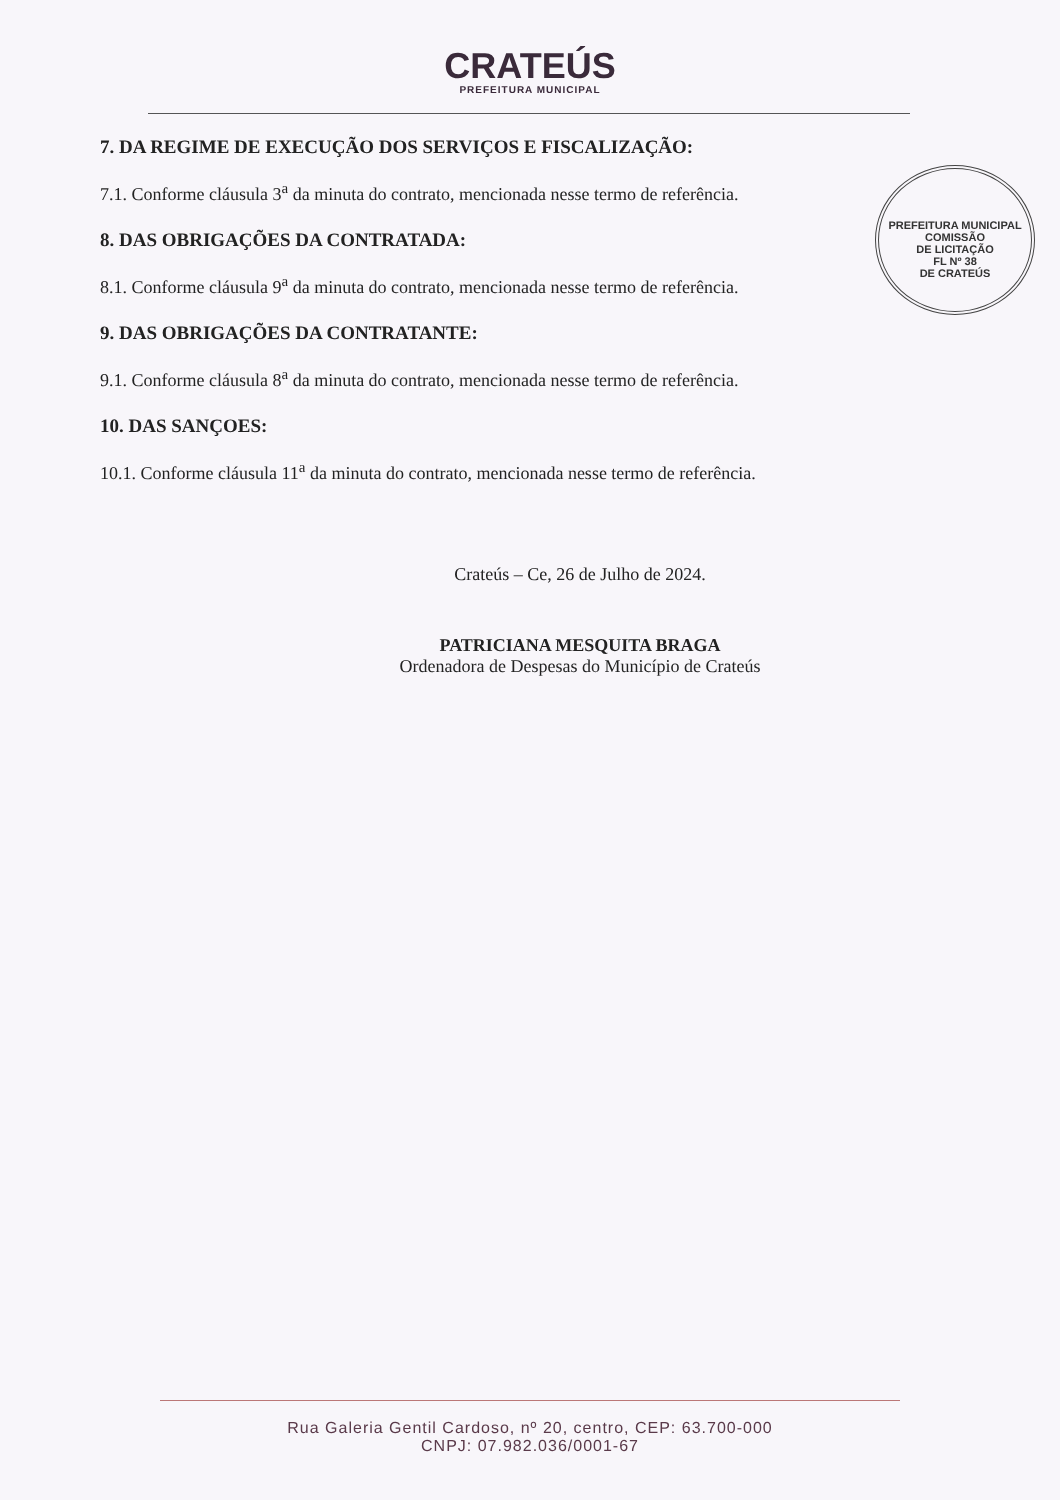CRATEÚS
PREFEITURA MUNICIPAL
7. DA REGIME DE EXECUÇÃO DOS SERVIÇOS E FISCALIZAÇÃO:
7.1. Conforme cláusula 3<sup>a</sup> da minuta do contrato, mencionada nesse termo de referência.
8. DAS OBRIGAÇÕES DA CONTRATADA:
8.1. Conforme cláusula 9<sup>a</sup> da minuta do contrato, mencionada nesse termo de referência.
9. DAS OBRIGAÇÕES DA CONTRATANTE:
9.1. Conforme cláusula 8<sup>a</sup> da minuta do contrato, mencionada nesse termo de referência.
10. DAS SANÇOES:
10.1. Conforme cláusula 11<sup>a</sup> da minuta do contrato, mencionada nesse termo de referência.
PREFEITURA MUNICIPAL
COMISSÃO
DE LICITAÇÃO
FL Nº 38
DE CRATEÚS
Crateús – Ce, 26 de Julho de 2024.
PATRICIANA MESQUITA BRAGA
Ordenadora de Despesas do Município de Crateús
Rua Galeria Gentil Cardoso, nº 20, centro, CEP: 63.700-000
CNPJ: 07.982.036/0001-67